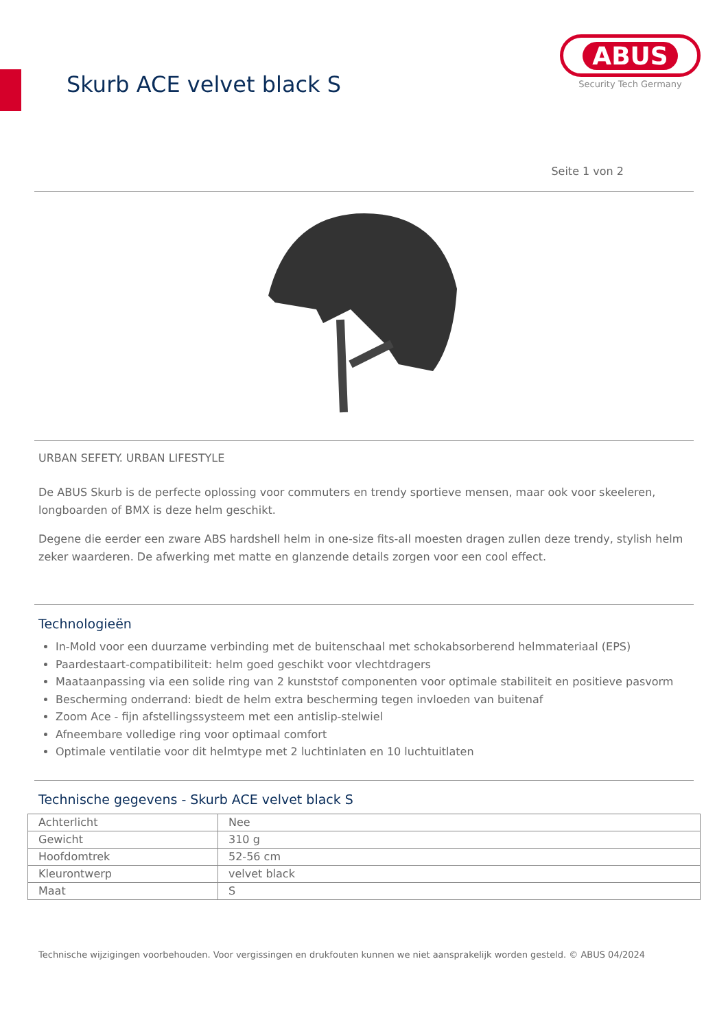Skurb ACE velvet black S
ABUS
Security Tech Germany
Seite 1 von 2
URBAN SEFETY. URBAN LIFESTYLE
De ABUS Skurb is de perfecte oplossing voor commuters en trendy sportieve mensen, maar ook voor skeeleren, longboarden of BMX is deze helm geschikt.
Degene die eerder een zware ABS hardshell helm in one-size fits-all moesten dragen zullen deze trendy, stylish helm zeker waarderen. De afwerking met matte en glanzende details zorgen voor een cool effect.
Technologieën
In-Mold voor een duurzame verbinding met de buitenschaal met schokabsorberend helmmateriaal (EPS)
Paardestaart-compatibiliteit: helm goed geschikt voor vlechtdragers
Maataanpassing via een solide ring van 2 kunststof componenten voor optimale stabiliteit en positieve pasvorm
Bescherming onderrand: biedt de helm extra bescherming tegen invloeden van buitenaf
Zoom Ace - fijn afstellingssysteem met een antislip-stelwiel
Afneembare volledige ring voor optimaal comfort
Optimale ventilatie voor dit helmtype met 2 luchtinlaten en 10 luchtuitlaten
Technische gegevens - Skurb ACE velvet black S
| Achterlicht | Nee |
| Gewicht | 310 g |
| Hoofdomtrek | 52-56 cm |
| Kleurontwerp | velvet black |
| Maat | S |
Technische wijzigingen voorbehouden. Voor vergissingen en drukfouten kunnen we niet aansprakelijk worden gesteld. © ABUS 04/2024